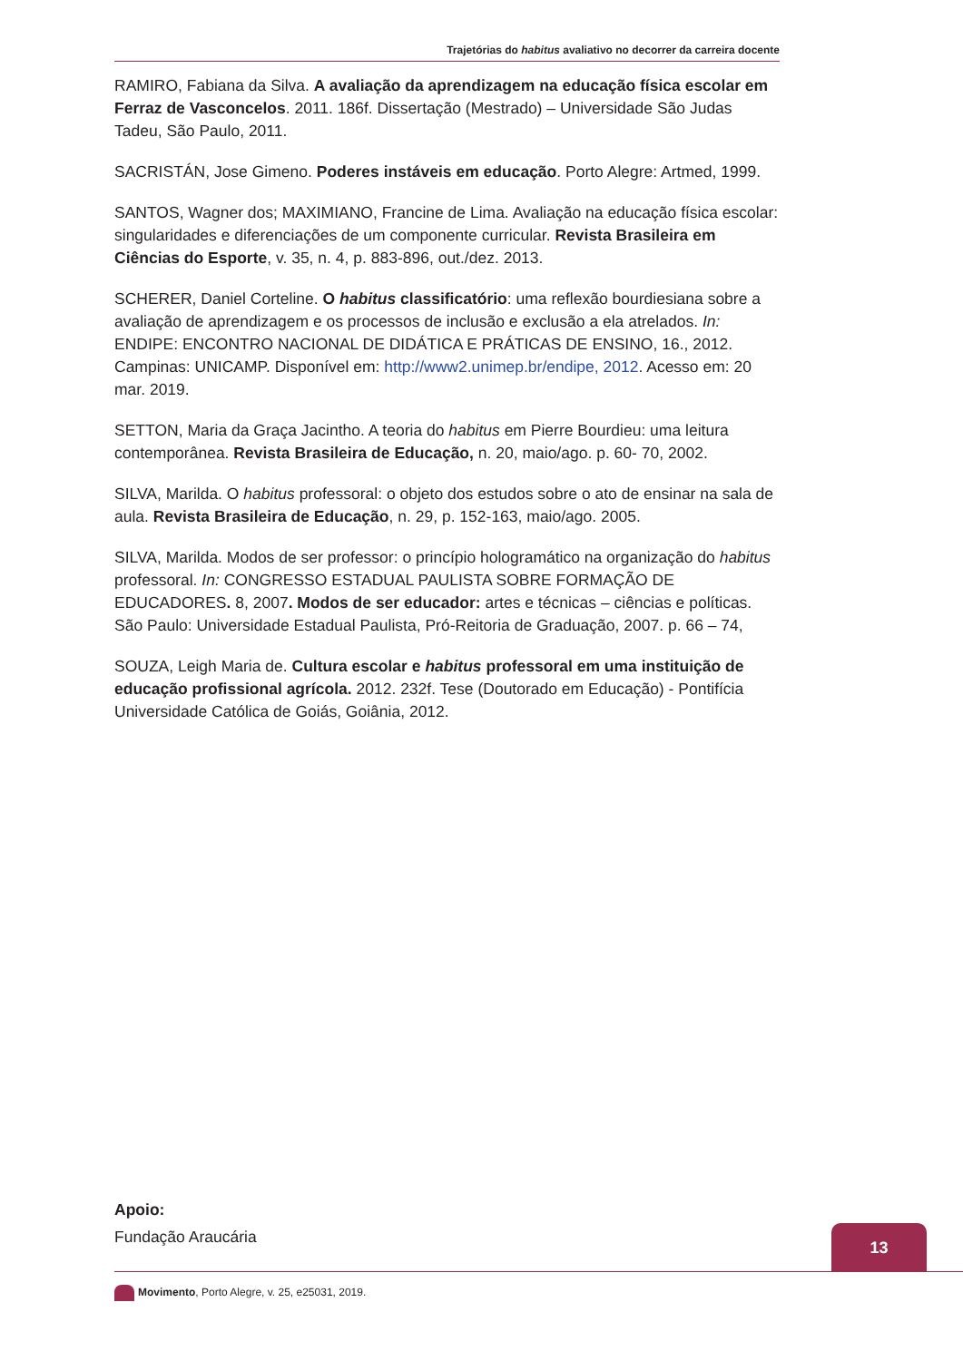Trajetórias do habitus avaliativo no decorrer da carreira docente
RAMIRO, Fabiana da Silva. A avaliação da aprendizagem na educação física escolar em Ferraz de Vasconcelos. 2011. 186f. Dissertação (Mestrado) – Universidade São Judas Tadeu, São Paulo, 2011.
SACRISTÁN, Jose Gimeno. Poderes instáveis em educação. Porto Alegre: Artmed, 1999.
SANTOS, Wagner dos; MAXIMIANO, Francine de Lima. Avaliação na educação física escolar: singularidades e diferenciações de um componente curricular. Revista Brasileira em Ciências do Esporte, v. 35, n. 4, p. 883-896, out./dez. 2013.
SCHERER, Daniel Corteline. O habitus classificatório: uma reflexão bourdiesiana sobre a avaliação de aprendizagem e os processos de inclusão e exclusão a ela atrelados. In: ENDIPE: ENCONTRO NACIONAL DE DIDÁTICA E PRÁTICAS DE ENSINO, 16., 2012. Campinas: UNICAMP. Disponível em: http://www2.unimep.br/endipe, 2012. Acesso em: 20 mar. 2019.
SETTON, Maria da Graça Jacintho. A teoria do habitus em Pierre Bourdieu: uma leitura contemporânea. Revista Brasileira de Educação, n. 20, maio/ago. p. 60- 70, 2002.
SILVA, Marilda. O habitus professoral: o objeto dos estudos sobre o ato de ensinar na sala de aula. Revista Brasileira de Educação, n. 29, p. 152-163, maio/ago. 2005.
SILVA, Marilda. Modos de ser professor: o princípio hologramático na organização do habitus professoral. In: CONGRESSO ESTADUAL PAULISTA SOBRE FORMAÇÃO DE EDUCADORES. 8, 2007. Modos de ser educador: artes e técnicas – ciências e políticas. São Paulo: Universidade Estadual Paulista, Pró-Reitoria de Graduação, 2007. p. 66 – 74,
SOUZA, Leigh Maria de. Cultura escolar e habitus professoral em uma instituição de educação profissional agrícola. 2012. 232f. Tese (Doutorado em Educação) - Pontifícia Universidade Católica de Goiás, Goiânia, 2012.
Apoio:
Fundação Araucária
13
Movimento, Porto Alegre, v. 25, e25031, 2019.